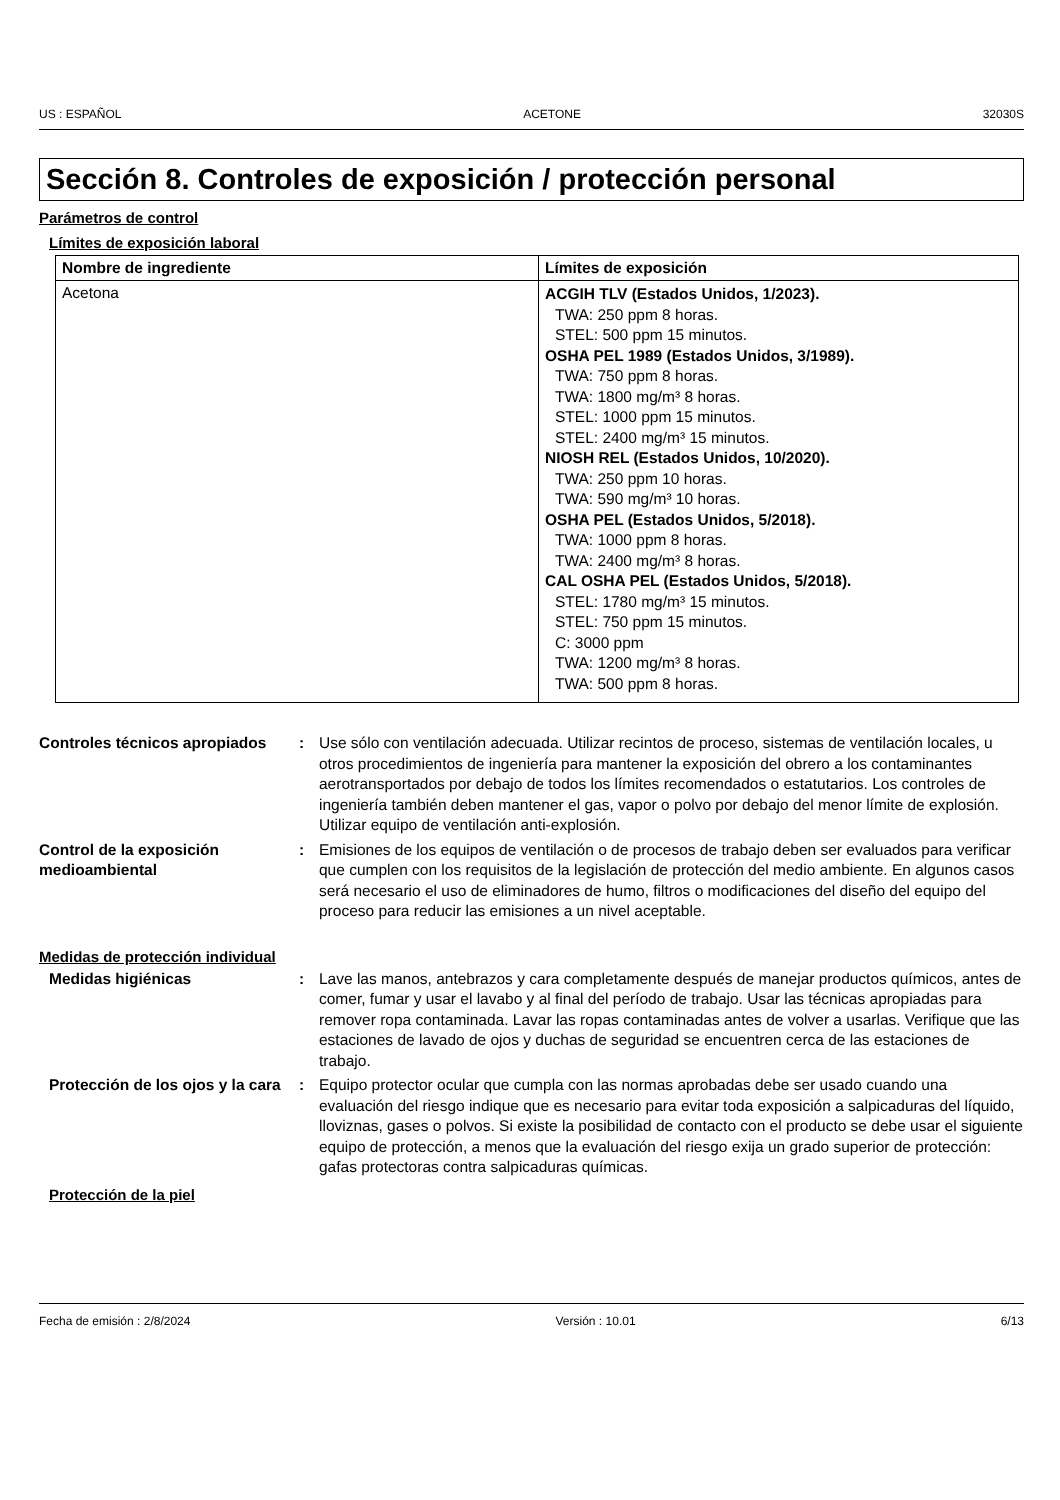US : ESPAÑOL ACETONE 32030S
Sección 8. Controles de exposición / protección personal
Parámetros de control
Límites de exposición laboral
| Nombre de ingrediente | Límites de exposición |
| --- | --- |
| Acetona | ACGIH TLV (Estados Unidos, 1/2023). TWA: 250 ppm 8 horas. STEL: 500 ppm 15 minutos. OSHA PEL 1989 (Estados Unidos, 3/1989). TWA: 750 ppm 8 horas. TWA: 1800 mg/m³ 8 horas. STEL: 1000 ppm 15 minutos. STEL: 2400 mg/m³ 15 minutos. NIOSH REL (Estados Unidos, 10/2020). TWA: 250 ppm 10 horas. TWA: 590 mg/m³ 10 horas. OSHA PEL (Estados Unidos, 5/2018). TWA: 1000 ppm 8 horas. TWA: 2400 mg/m³ 8 horas. CAL OSHA PEL (Estados Unidos, 5/2018). STEL: 1780 mg/m³ 15 minutos. STEL: 750 ppm 15 minutos. C: 3000 ppm TWA: 1200 mg/m³ 8 horas. TWA: 500 ppm 8 horas. |
Controles técnicos apropiados
: Use sólo con ventilación adecuada. Utilizar recintos de proceso, sistemas de ventilación locales, u otros procedimientos de ingeniería para mantener la exposición del obrero a los contaminantes aerotransportados por debajo de todos los límites recomendados o estatutarios. Los controles de ingeniería también deben mantener el gas, vapor o polvo por debajo del menor límite de explosión. Utilizar equipo de ventilación anti-explosión.
Control de la exposición medioambiental
: Emisiones de los equipos de ventilación o de procesos de trabajo deben ser evaluados para verificar que cumplen con los requisitos de la legislación de protección del medio ambiente. En algunos casos será necesario el uso de eliminadores de humo, filtros o modificaciones del diseño del equipo del proceso para reducir las emisiones a un nivel aceptable.
Medidas de protección individual
Medidas higiénicas : Lave las manos, antebrazos y cara completamente después de manejar productos químicos, antes de comer, fumar y usar el lavabo y al final del período de trabajo. Usar las técnicas apropiadas para remover ropa contaminada. Lavar las ropas contaminadas antes de volver a usarlas. Verifique que las estaciones de lavado de ojos y duchas de seguridad se encuentren cerca de las estaciones de trabajo.
Protección de los ojos y la cara
: Equipo protector ocular que cumpla con las normas aprobadas debe ser usado cuando una evaluación del riesgo indique que es necesario para evitar toda exposición a salpicaduras del líquido, lloviznas, gases o polvos. Si existe la posibilidad de contacto con el producto se debe usar el siguiente equipo de protección, a menos que la evaluación del riesgo exija un grado superior de protección: gafas protectoras contra salpicaduras químicas.
Protección de la piel
Fecha de emisión : 2/8/2024 Versión : 10.01 6/13